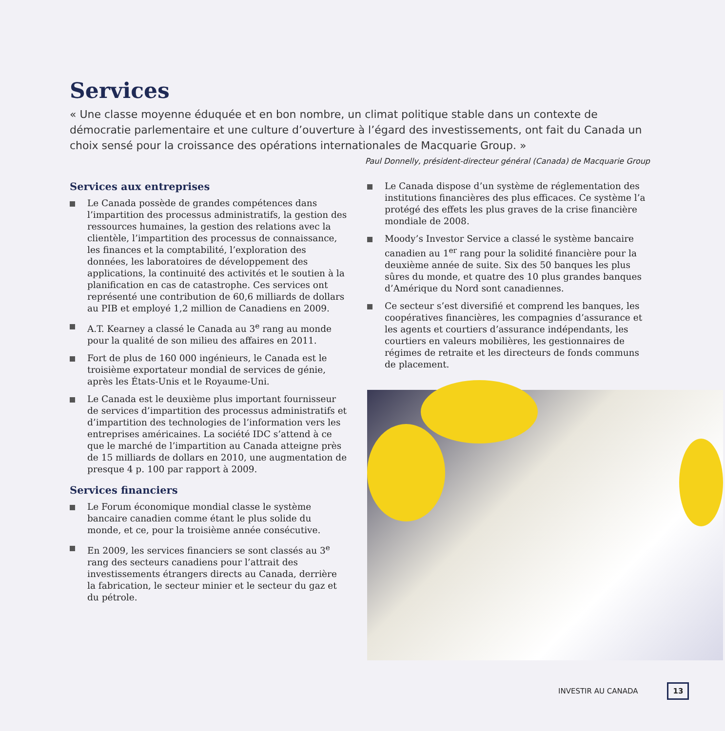Services
« Une classe moyenne éduquée et en bon nombre, un climat politique stable dans un contexte de démocratie parlementaire et une culture d’ouverture à l’égard des investissements, ont fait du Canada un choix sensé pour la croissance des opérations internationales de Macquarie Group. »
Paul Donnelly, président-directeur général (Canada) de Macquarie Group
Services aux entreprises
Le Canada possède de grandes compétences dans l’impartition des processus administratifs, la gestion des ressources humaines, la gestion des relations avec la clientèle, l’impartition des processus de connaissance, les finances et la comptabilité, l’exploration des données, les laboratoires de développement des applications, la continuité des activités et le soutien à la planification en cas de catastrophe. Ces services ont représenté une contribution de 60,6 milliards de dollars au PIB et employé 1,2 million de Canadiens en 2009.
A.T. Kearney a classé le Canada au 3<sup>e</sup> rang au monde pour la qualité de son milieu des affaires en 2011.
Fort de plus de 160 000 ingénieurs, le Canada est le troisième exportateur mondial de services de génie, après les États-Unis et le Royaume-Uni.
Le Canada est le deuxième plus important fournisseur de services d’impartition des processus administratifs et d’impartition des technologies de l’information vers les entreprises américaines. La société IDC s’attend à ce que le marché de l’impartition au Canada atteigne près de 15 milliards de dollars en 2010, une augmentation de presque 4 p. 100 par rapport à 2009.
Services financiers
Le Forum économique mondial classe le système bancaire canadien comme étant le plus solide du monde, et ce, pour la troisième année consécutive.
En 2009, les services financiers se sont classés au 3<sup>e</sup> rang des secteurs canadiens pour l’attrait des investissements étrangers directs au Canada, derrière la fabrication, le secteur minier et le secteur du gaz et du pétrole.
Le Canada dispose d’un système de réglementation des institutions financières des plus efficaces. Ce système l’a protégé des effets les plus graves de la crise financière mondiale de 2008.
Moody’s Investor Service a classé le système bancaire canadien au 1<sup>er</sup> rang pour la solidité financière pour la deuxième année de suite. Six des 50 banques les plus sûres du monde, et quatre des 10 plus grandes banques d’Amérique du Nord sont canadiennes.
Ce secteur s’est diversifié et comprend les banques, les coopératives financières, les compagnies d’assurance et les agents et courtiers d’assurance indépendants, les courtiers en valeurs mobilières, les gestionnaires de régimes de retraite et les directeurs de fonds communs de placement.
INVESTIR AU CANADA 13